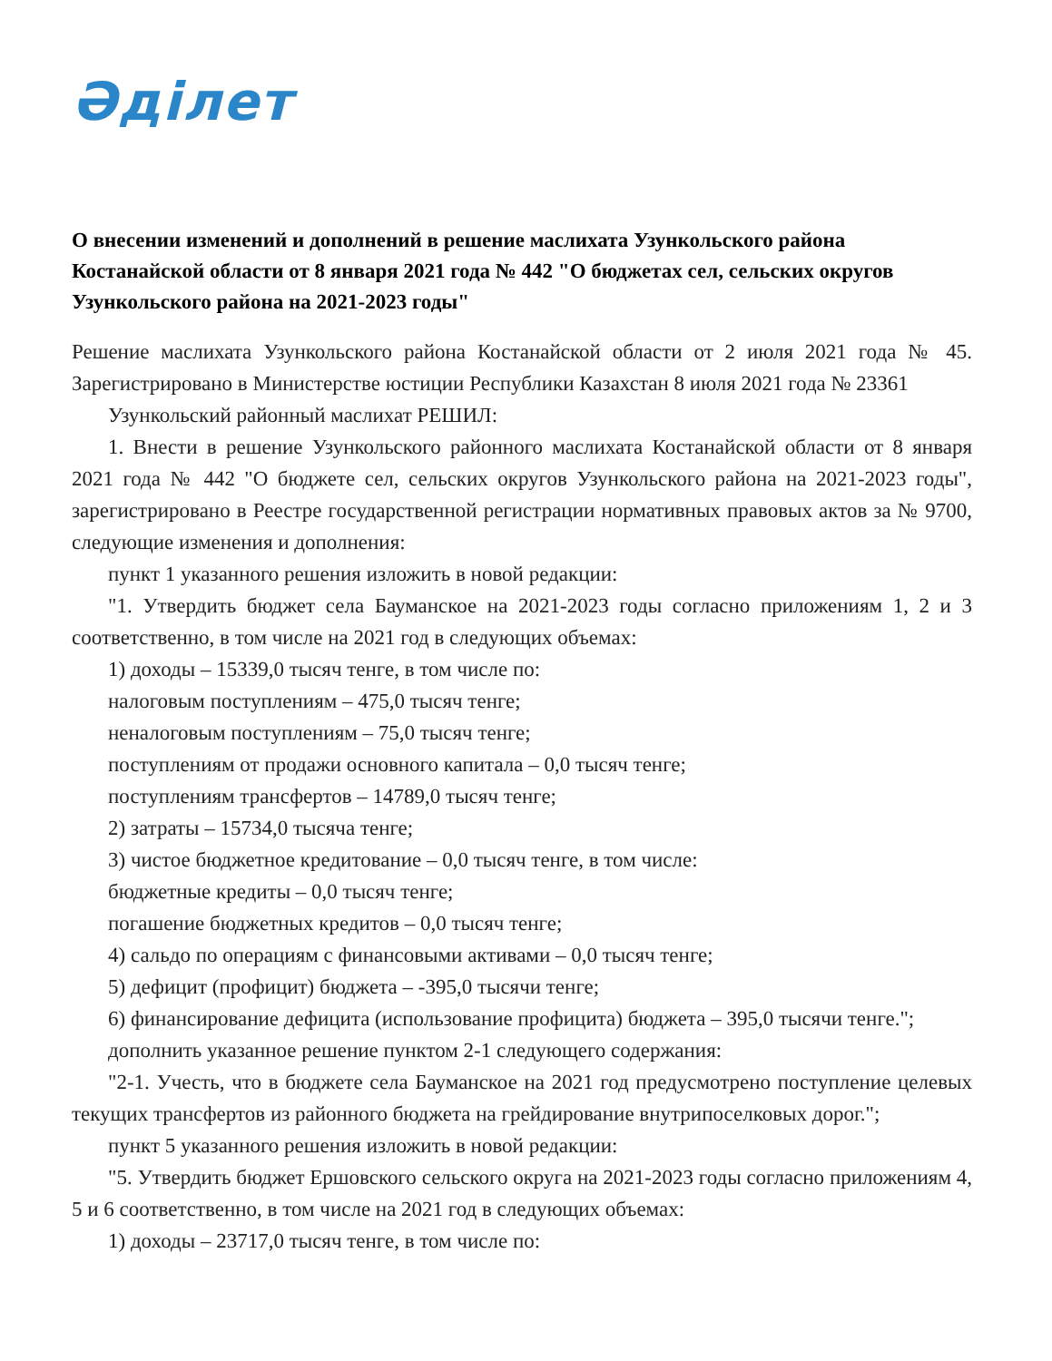Әділет
О внесении изменений и дополнений в решение маслихата Узункольского района Костанайской области от 8 января 2021 года № 442 "О бюджетах сел, сельских округов Узункольского района на 2021-2023 годы"
Решение маслихата Узункольского района Костанайской области от 2 июля 2021 года № 45. Зарегистрировано в Министерстве юстиции Республики Казахстан 8 июля 2021 года № 23361
Узункольский районный маслихат РЕШИЛ:
1. Внести в решение Узункольского районного маслихата Костанайской области от 8 января 2021 года № 442 "О бюджете сел, сельских округов Узункольского района на 2021-2023 годы", зарегистрировано в Реестре государственной регистрации нормативных правовых актов за № 9700, следующие изменения и дополнения:
пункт 1 указанного решения изложить в новой редакции:
"1. Утвердить бюджет села Бауманское на 2021-2023 годы согласно приложениям 1, 2 и 3 соответственно, в том числе на 2021 год в следующих объемах:
1) доходы – 15339,0 тысяч тенге, в том числе по:
налоговым поступлениям – 475,0 тысяч тенге;
неналоговым поступлениям – 75,0 тысяч тенге;
поступлениям от продажи основного капитала – 0,0 тысяч тенге;
поступлениям трансфертов – 14789,0 тысяч тенге;
2) затраты – 15734,0 тысяча тенге;
3) чистое бюджетное кредитование – 0,0 тысяч тенге, в том числе:
бюджетные кредиты – 0,0 тысяч тенге;
погашение бюджетных кредитов – 0,0 тысяч тенге;
4) сальдо по операциям с финансовыми активами – 0,0 тысяч тенге;
5) дефицит (профицит) бюджета – -395,0 тысячи тенге;
6) финансирование дефицита (использование профицита) бюджета – 395,0 тысячи тенге.";
дополнить указанное решение пунктом 2-1 следующего содержания:
"2-1. Учесть, что в бюджете села Бауманское на 2021 год предусмотрено поступление целевых текущих трансфертов из районного бюджета на грейдирование внутрипоселковых дорог.";
пункт 5 указанного решения изложить в новой редакции:
"5. Утвердить бюджет Ершовского сельского округа на 2021-2023 годы согласно приложениям 4, 5 и 6 соответственно, в том числе на 2021 год в следующих объемах:
1) доходы – 23717,0 тысяч тенге, в том числе по: